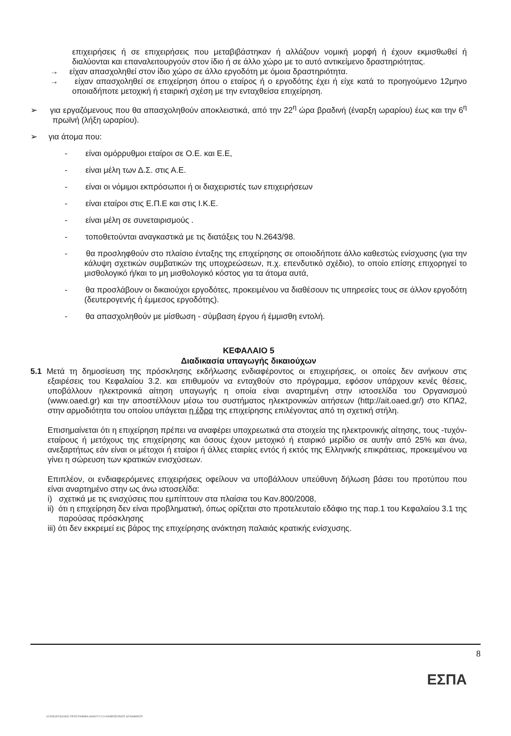επιχειρήσεις ή σε επιχειρήσεις που μεταβιβάστηκαν ή αλλάζουν νομική μορφή ή έχουν εκμισθωθεί ή διαλύονται και επαναλειτουργούν στον ίδιο ή σε άλλο χώρο με το αυτό αντικείμενο δραστηριότητας.
→ είχαν απασχοληθεί στον ίδιο χώρο σε άλλο εργοδότη με όμοια δραστηριότητα.
→ είχαν απασχοληθεί σε επιχείρηση όπου ο εταίρος ή ο εργοδότης έχει ή είχε κατά το προηγούμενο 12μηνο οποιαδήποτε μετοχική ή εταιρική σχέση με την ενταχθείσα επιχείρηση.
➢ για εργαζόμενους που θα απασχοληθούν αποκλειστικά, από την 22<sup>η</sup> ώρα βραδινή (έναρξη ωραρίου) έως και την 6<sup>η</sup> πρωϊνή (λήξη ωραρίου).
➢ για άτομα που:
- είναι ομόρρυθμοι εταίροι σε Ο.Ε. και Ε.Ε,
- είναι μέλη των Δ.Σ. στις Α.Ε.
- είναι οι νόμιμοι εκπρόσωποι ή οι διαχειριστές των επιχειρήσεων
- είναι εταίροι στις Ε.Π.Ε και στις Ι.Κ.Ε.
- είναι μέλη σε συνεταιρισμούς .
- τοποθετούνται αναγκαστικά με τις διατάξεις του Ν.2643/98.
- θα προσληφθούν στο πλαίσιο ένταξης της επιχείρησης σε οποιοδήποτε άλλο καθεστώς ενίσχυσης (για την κάλυψη σχετικών συμβατικών της υποχρεώσεων, π.χ. επενδυτικό σχέδιο), το οποίο επίσης επιχορηγεί το μισθολογικό ή/και το μη μισθολογικό κόστος για τα άτομα αυτά,
- θα προσλάβουν οι δικαιούχοι εργοδότες, προκειμένου να διαθέσουν τις υπηρεσίες τους σε άλλον εργοδότη (δευτερογενής ή έμμεσος εργοδότης).
- θα απασχοληθούν με μίσθωση - σύμβαση έργου ή έμμισθη εντολή.
ΚΕΦΑΛΑΙΟ 5
Διαδικασία υπαγωγής δικαιούχων
5.1 Μετά τη δημοσίευση της πρόσκλησης εκδήλωσης ενδιαφέροντος οι επιχειρήσεις, οι οποίες δεν ανήκουν στις εξαιρέσεις του Κεφαλαίου 3.2. και επιθυμούν να ενταχθούν στο πρόγραμμα, εφόσον υπάρχουν κενές θέσεις, υποβάλλουν ηλεκτρονικά αίτηση υπαγωγής η οποία είναι αναρτημένη στην ιστοσελίδα του Οργανισμού (www.oaed.gr) και την αποστέλλουν μέσω του συστήματος ηλεκτρονικών αιτήσεων (http://ait.oaed.gr/) στο ΚΠΑ2, στην αρμοδιότητα του οποίου υπάγεται η έδρα της επιχείρησης επιλέγοντας από τη σχετική στήλη.
Επισημαίνεται ότι η επιχείρηση πρέπει να αναφέρει υποχρεωτικά στα στοιχεία της ηλεκτρονικής αίτησης, τους -τυχόν- εταίρους ή μετόχους της επιχείρησης και όσους έχουν μετοχικό ή εταιρικό μερίδιο σε αυτήν από 25% και άνω, ανεξαρτήτως εάν είναι οι μέτοχοι ή εταίροι ή άλλες εταιρίες εντός ή εκτός της Ελληνικής επικράτειας, προκειμένου να γίνει η σώρευση των κρατικών ενισχύσεων.
Επιπλέον, οι ενδιαφερόμενες επιχειρήσεις οφείλουν να υποβάλλουν υπεύθυνη δήλωση βάσει του προτύπου που είναι αναρτημένο στην ως άνω ιστοσελίδα:
i) σχετικά με τις ενισχύσεις που εμπίπτουν στα πλαίσια του Καν.800/2008,
ii) ότι η επιχείρηση δεν είναι προβληματική, όπως ορίζεται στο προτελευταίο εδάφιο της παρ.1 του Κεφαλαίου 3.1 της παρούσας πρόσκλησης
iii) ότι δεν εκκρεμεί εις βάρος της επιχείρησης ανάκτηση παλαιάς κρατικής ενίσχυσης.
8
ΕΣΠΑ
ΕΠΙΧΕΙΡΗΣΙΑΚΟ ΠΡΟΓΡΑΜΜΑ ΑΝΑΠΤΥΞΗ ΑΝΘΡΩΠΙΝΟΥ ΔΥΝΑΜΙΚΟΥ